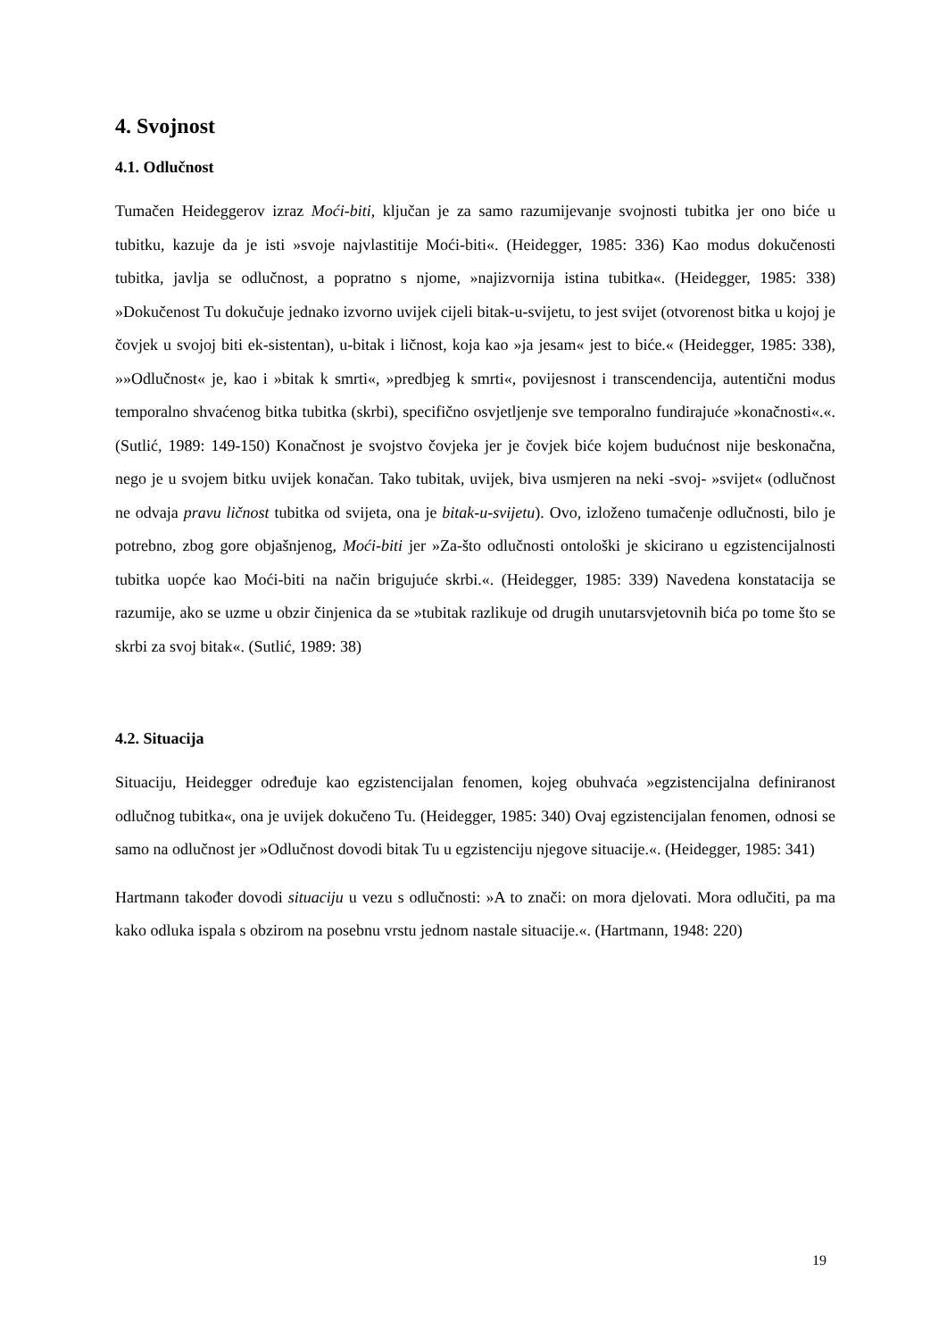4. Svojnost
4.1. Odlučnost
Tumačen Heideggerov izraz Moći-biti, ključan je za samo razumijevanje svojnosti tubitka jer ono biće u tubitku, kazuje da je isti »svoje najvlastitije Moći-biti«. (Heidegger, 1985: 336) Kao modus dokučenosti tubitka, javlja se odlučnost, a popratno s njome, »najizvornija istina tubitka«. (Heidegger, 1985: 338) »Dokučenost Tu dokučuje jednako izvorno uvijek cijeli bitak-u-svijetu, to jest svijet (otvorenost bitka u kojoj je čovjek u svojoj biti ek-sistentan), u-bitak i ličnost, koja kao »ja jesam« jest to biće.« (Heidegger, 1985: 338), »»Odlučnost« je, kao i »bitak k smrti«, »predbjeg k smrti«, povijesnost i transcendencija, autentični modus temporalno shvaćenog bitka tubitka (skrbi), specifično osvjetljenje sve temporalno fundirajuće »konačnosti«.«. (Sutlić, 1989: 149-150) Konačnost je svojstvo čovjeka jer je čovjek biće kojem budućnost nije beskonačna, nego je u svojem bitku uvijek konačan. Tako tubitak, uvijek, biva usmjeren na neki -svoj- »svijet« (odlučnost ne odvaja pravu ličnost tubitka od svijeta, ona je bitak-u-svijetu). Ovo, izloženo tumačenje odlučnosti, bilo je potrebno, zbog gore objašnjenog, Moći-biti jer »Za-što odlučnosti ontološki je skicirano u egzistencijalnosti tubitka uopće kao Moći-biti na način brigujuće skrbi.«. (Heidegger, 1985: 339) Navedena konstatacija se razumije, ako se uzme u obzir činjenica da se »tubitak razlikuje od drugih unutarsvjetovnih bića po tome što se skrbi za svoj bitak«. (Sutlić, 1989: 38)
4.2. Situacija
Situaciju, Heidegger određuje kao egzistencijalan fenomen, kojeg obuhvaća »egzistencijalna definiranost odlučnog tubitka«, ona je uvijek dokučeno Tu. (Heidegger, 1985: 340) Ovaj egzistencijalan fenomen, odnosi se samo na odlučnost jer »Odlučnost dovodi bitak Tu u egzistenciju njegove situacije.«. (Heidegger, 1985: 341)
Hartmann također dovodi situaciju u vezu s odlučnosti: »A to znači: on mora djelovati. Mora odlučiti, pa ma kako odluka ispala s obzirom na posebnu vrstu jednom nastale situacije.«. (Hartmann, 1948: 220)
19